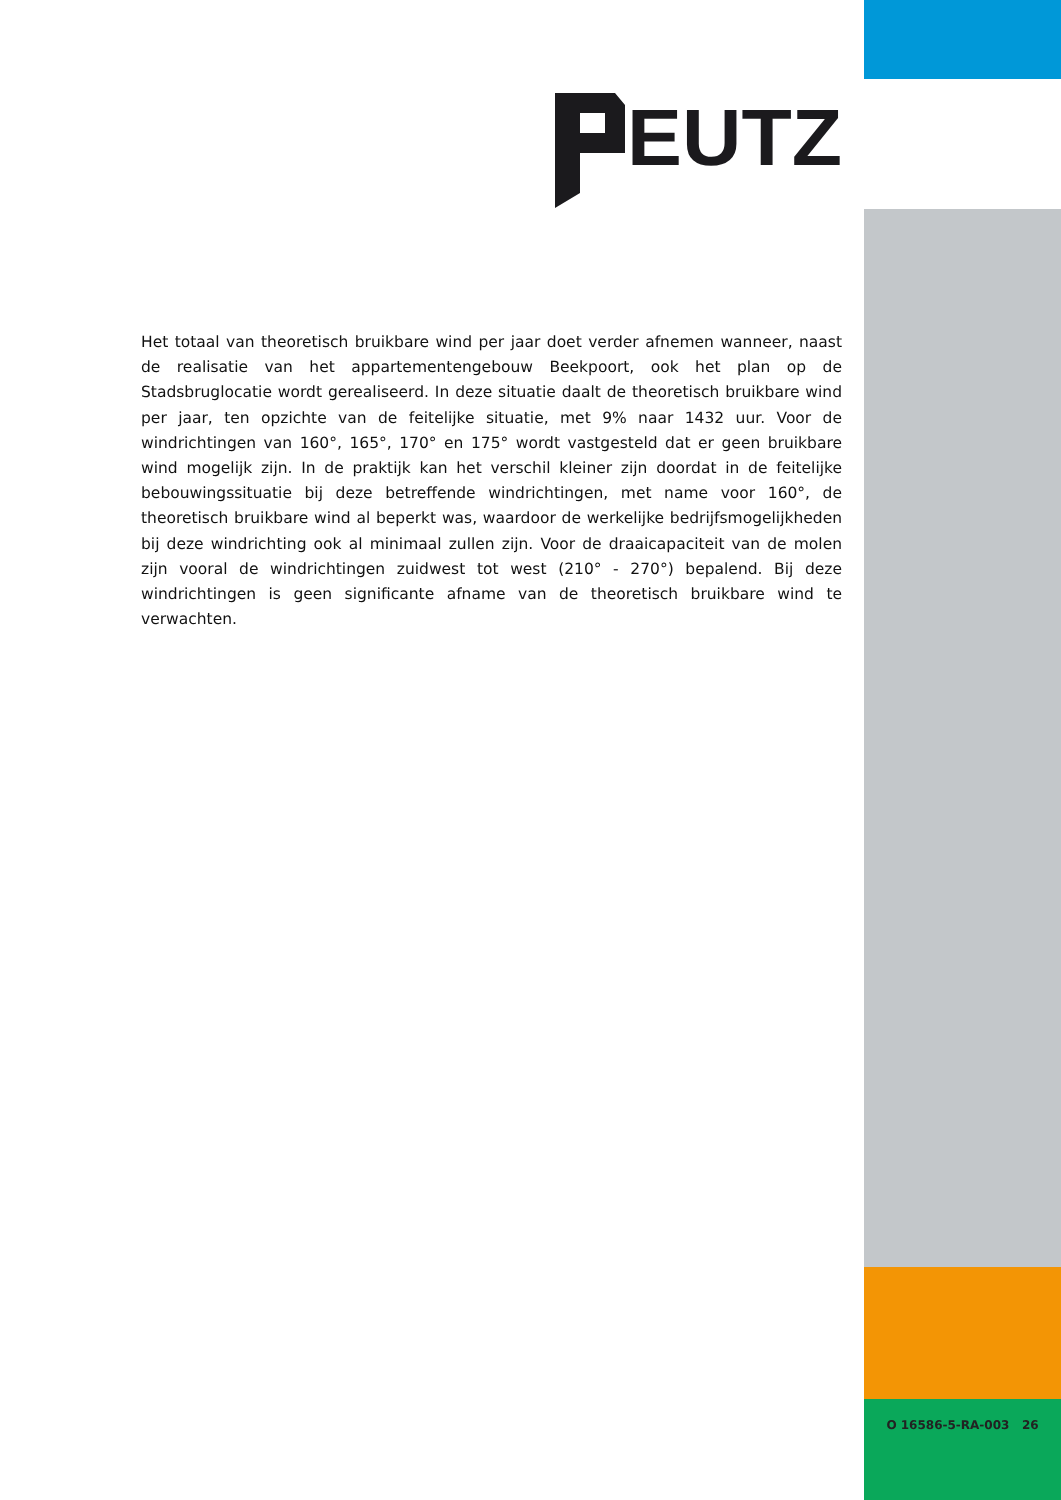EUTZ
Het totaal van theoretisch bruikbare wind per jaar doet verder afnemen wanneer, naast de realisatie van het appartementengebouw Beekpoort, ook het plan op de Stadsbruglocatie wordt gerealiseerd. In deze situatie daalt de theoretisch bruikbare wind per jaar, ten opzichte van de feitelijke situatie, met 9% naar 1432 uur. Voor de windrichtingen van 160°, 165°, 170° en 175° wordt vastgesteld dat er geen bruikbare wind mogelijk zijn. In de praktijk kan het verschil kleiner zijn doordat in de feitelijke bebouwingssituatie bij deze betreffende windrichtingen, met name voor 160°, de theoretisch bruikbare wind al beperkt was, waardoor de werkelijke bedrijfsmogelijkheden bij deze windrichting ook al minimaal zullen zijn. Voor de draaicapaciteit van de molen zijn vooral de windrichtingen zuidwest tot west (210° - 270°) bepalend. Bij deze windrichtingen is geen significante afname van de theoretisch bruikbare wind te verwachten.
O 16586-5-RA-003 26